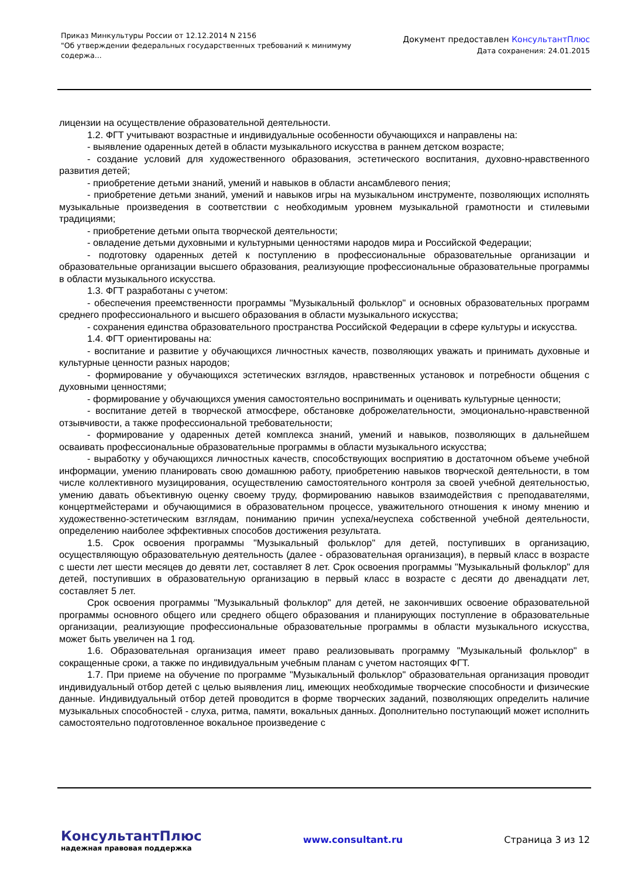Приказ Минкультуры России от 12.12.2014 N 2156
"Об утверждении федеральных государственных требований к минимуму содержа...
Документ предоставлен КонсультантПлюс
Дата сохранения: 24.01.2015
лицензии на осуществление образовательной деятельности.
1.2. ФГТ учитывают возрастные и индивидуальные особенности обучающихся и направлены на:
- выявление одаренных детей в области музыкального искусства в раннем детском возрасте;
- создание условий для художественного образования, эстетического воспитания, духовно-нравственного развития детей;
- приобретение детьми знаний, умений и навыков в области ансамблевого пения;
- приобретение детьми знаний, умений и навыков игры на музыкальном инструменте, позволяющих исполнять музыкальные произведения в соответствии с необходимым уровнем музыкальной грамотности и стилевыми традициями;
- приобретение детьми опыта творческой деятельности;
- овладение детьми духовными и культурными ценностями народов мира и Российской Федерации;
- подготовку одаренных детей к поступлению в профессиональные образовательные организации и образовательные организации высшего образования, реализующие профессиональные образовательные программы в области музыкального искусства.
1.3. ФГТ разработаны с учетом:
- обеспечения преемственности программы "Музыкальный фольклор" и основных образовательных программ среднего профессионального и высшего образования в области музыкального искусства;
- сохранения единства образовательного пространства Российской Федерации в сфере культуры и искусства.
1.4. ФГТ ориентированы на:
- воспитание и развитие у обучающихся личностных качеств, позволяющих уважать и принимать духовные и культурные ценности разных народов;
- формирование у обучающихся эстетических взглядов, нравственных установок и потребности общения с духовными ценностями;
- формирование у обучающихся умения самостоятельно воспринимать и оценивать культурные ценности;
- воспитание детей в творческой атмосфере, обстановке доброжелательности, эмоционально-нравственной отзывчивости, а также профессиональной требовательности;
- формирование у одаренных детей комплекса знаний, умений и навыков, позволяющих в дальнейшем осваивать профессиональные образовательные программы в области музыкального искусства;
- выработку у обучающихся личностных качеств, способствующих восприятию в достаточном объеме учебной информации, умению планировать свою домашнюю работу, приобретению навыков творческой деятельности, в том числе коллективного музицирования, осуществлению самостоятельного контроля за своей учебной деятельностью, умению давать объективную оценку своему труду, формированию навыков взаимодействия с преподавателями, концертмейстерами и обучающимися в образовательном процессе, уважительного отношения к иному мнению и художественно-эстетическим взглядам, пониманию причин успеха/неуспеха собственной учебной деятельности, определению наиболее эффективных способов достижения результата.
1.5. Срок освоения программы "Музыкальный фольклор" для детей, поступивших в организацию, осуществляющую образовательную деятельность (далее - образовательная организация), в первый класс в возрасте с шести лет шести месяцев до девяти лет, составляет 8 лет. Срок освоения программы "Музыкальный фольклор" для детей, поступивших в образовательную организацию в первый класс в возрасте с десяти до двенадцати лет, составляет 5 лет.
Срок освоения программы "Музыкальный фольклор" для детей, не закончивших освоение образовательной программы основного общего или среднего общего образования и планирующих поступление в образовательные организации, реализующие профессиональные образовательные программы в области музыкального искусства, может быть увеличен на 1 год.
1.6. Образовательная организация имеет право реализовывать программу "Музыкальный фольклор" в сокращенные сроки, а также по индивидуальным учебным планам с учетом настоящих ФГТ.
1.7. При приеме на обучение по программе "Музыкальный фольклор" образовательная организация проводит индивидуальный отбор детей с целью выявления лиц, имеющих необходимые творческие способности и физические данные. Индивидуальный отбор детей проводится в форме творческих заданий, позволяющих определить наличие музыкальных способностей - слуха, ритма, памяти, вокальных данных. Дополнительно поступающий может исполнить самостоятельно подготовленное вокальное произведение с
КонсультантПлюс
надежная правовая поддержка
www.consultant.ru Страница 3 из 12